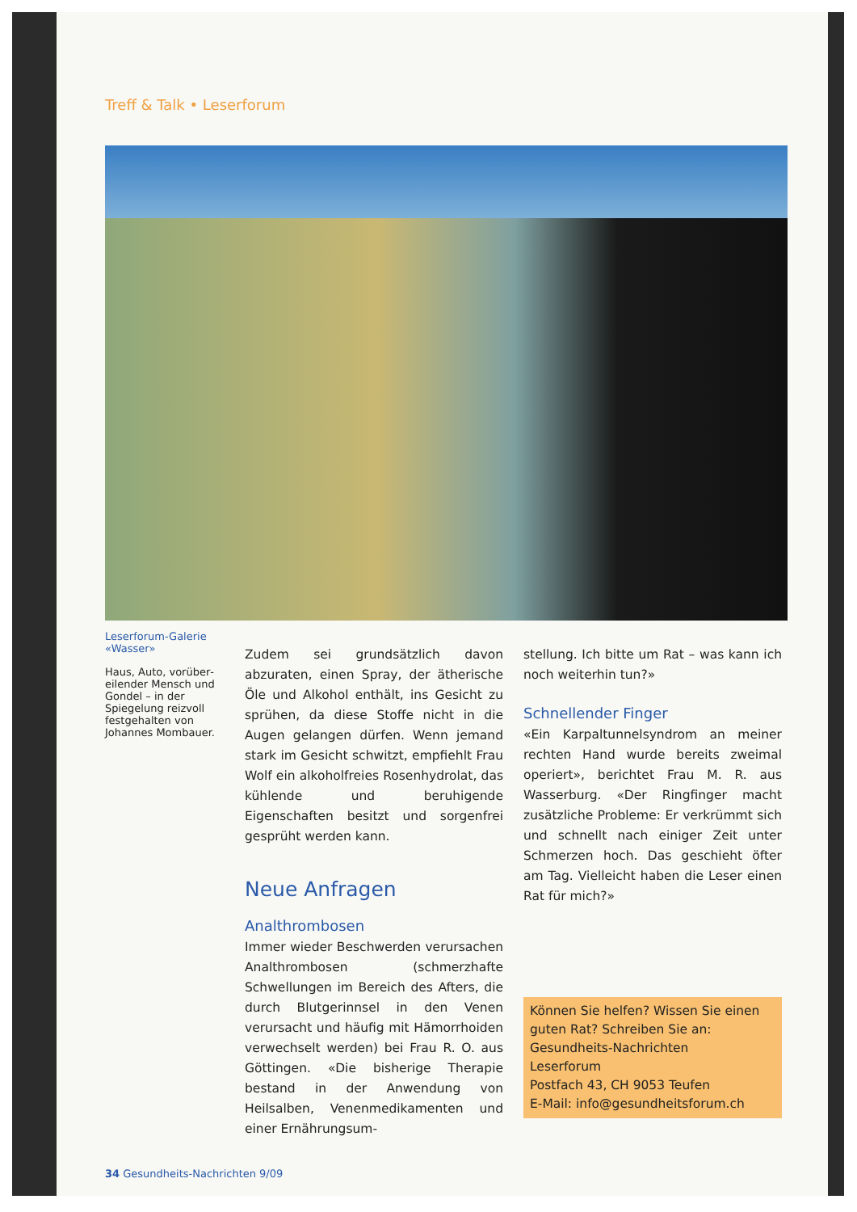Treff & Talk • Leserforum
Leserforum-Galerie «Wasser»
Haus, Auto, vorüber­eilender Mensch und Gondel – in der Spiegelung reizvoll festgehalten von Johannes Mombauer.
Zudem sei grundsätzlich davon abzuraten, einen Spray, der ätherische Öle und Alkohol enthält, ins Gesicht zu sprühen, da diese Stoffe nicht in die Augen gelangen dürfen. Wenn jemand stark im Gesicht schwitzt, empfiehlt Frau Wolf ein alkoholfreies Rosenhydrolat, das kühlende und beruhigende Eigenschaften besitzt und sorgenfrei gesprüht werden kann.
Neue Anfragen
Analthrombosen
Immer wieder Beschwerden verursachen Analthrombosen (schmerzhafte Schwellungen im Bereich des Afters, die durch Blutgerinnsel in den Venen verursacht und häufig mit Hämorrhoiden verwechselt werden) bei Frau R. O. aus Göttingen. «Die bisherige Therapie bestand in der Anwendung von Heilsalben, Venenmedikamenten und einer Ernährungsum-
stellung. Ich bitte um Rat – was kann ich noch weiterhin tun?»
Schnellender Finger
«Ein Karpaltunnelsyndrom an meiner rechten Hand wurde bereits zweimal operiert», berichtet Frau M. R. aus Wasserburg. «Der Ringfinger macht zusätzliche Probleme: Er verkrümmt sich und schnellt nach einiger Zeit unter Schmerzen hoch. Das geschieht öfter am Tag. Vielleicht haben die Leser einen Rat für mich?»
Können Sie helfen? Wissen Sie einen guten Rat? Schreiben Sie an:
Gesundheits-Nachrichten
Leserforum
Postfach 43, CH 9053 Teufen
E-Mail: info@gesundheitsforum.ch
34 Gesundheits-Nachrichten 9/09